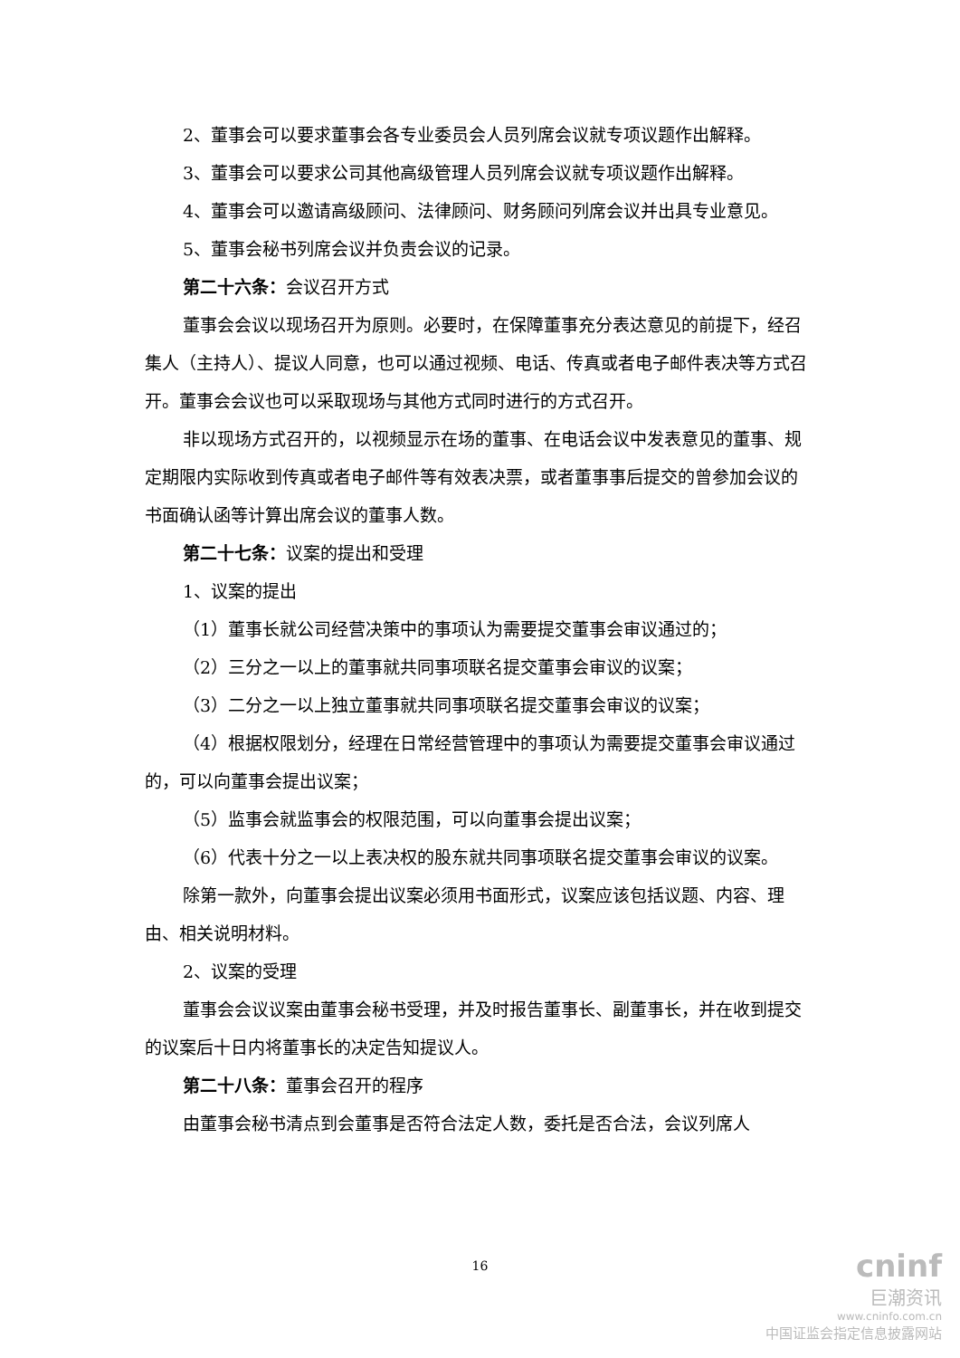2、董事会可以要求董事会各专业委员会人员列席会议就专项议题作出解释。
3、董事会可以要求公司其他高级管理人员列席会议就专项议题作出解释。
4、董事会可以邀请高级顾问、法律顾问、财务顾问列席会议并出具专业意见。
5、董事会秘书列席会议并负责会议的记录。
第二十六条：会议召开方式
董事会会议以现场召开为原则。必要时，在保障董事充分表达意见的前提下，经召集人（主持人）、提议人同意，也可以通过视频、电话、传真或者电子邮件表决等方式召开。董事会会议也可以采取现场与其他方式同时进行的方式召开。
非以现场方式召开的，以视频显示在场的董事、在电话会议中发表意见的董事、规定期限内实际收到传真或者电子邮件等有效表决票，或者董事事后提交的曾参加会议的书面确认函等计算出席会议的董事人数。
第二十七条：议案的提出和受理
1、议案的提出
（1）董事长就公司经营决策中的事项认为需要提交董事会审议通过的；
（2）三分之一以上的董事就共同事项联名提交董事会审议的议案；
（3）二分之一以上独立董事就共同事项联名提交董事会审议的议案；
（4）根据权限划分，经理在日常经营管理中的事项认为需要提交董事会审议通过的，可以向董事会提出议案；
（5）监事会就监事会的权限范围，可以向董事会提出议案；
（6）代表十分之一以上表决权的股东就共同事项联名提交董事会审议的议案。
除第一款外，向董事会提出议案必须用书面形式，议案应该包括议题、内容、理由、相关说明材料。
2、议案的受理
董事会会议议案由董事会秘书受理，并及时报告董事长、副董事长，并在收到提交的议案后十日内将董事长的决定告知提议人。
第二十八条：董事会召开的程序
由董事会秘书清点到会董事是否符合法定人数，委托是否合法，会议列席人
16
cninf
巨潮资讯
www.cninfo.com.cn
中国证监会指定信息披露网站